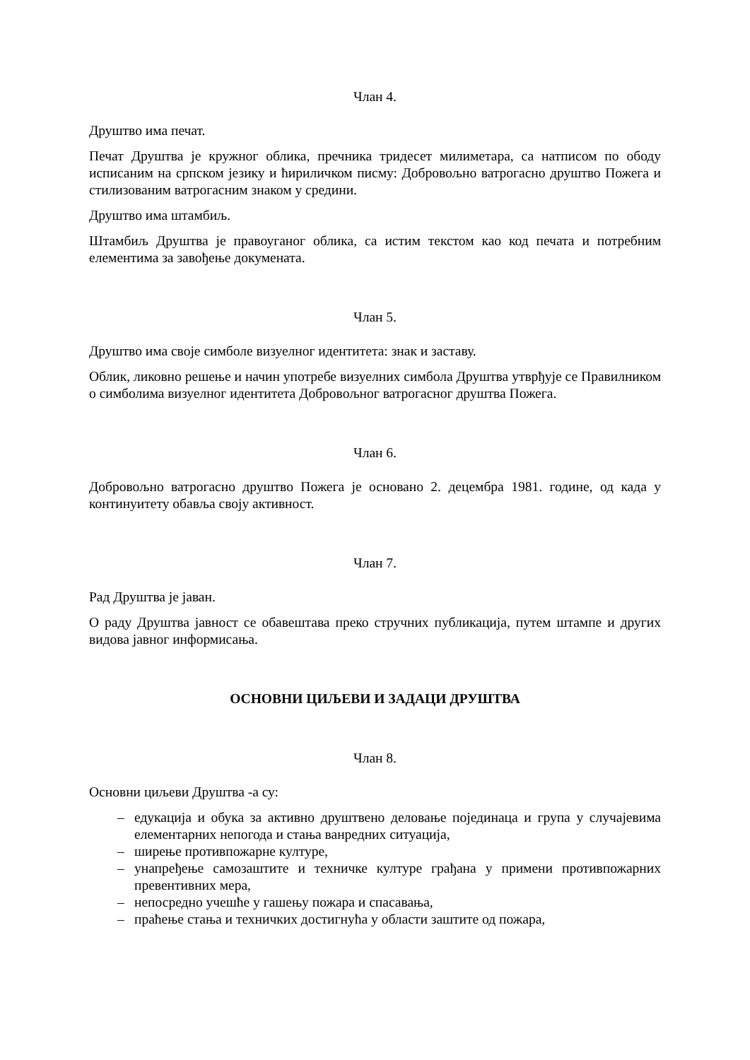Члан 4.
Друштво има печат.
Печат Друштва је кружног облика, пречника тридесет милиметара, са натписом по ободу исписаним на српском језику и ћириличком писму: Добровољно ватрогасно друштво Пожега и стилизованим ватрогасним знаком у средини.
Друштво има штамбиљ.
Штамбиљ Друштва је правоуганог облика, са истим текстом као код печата и потребним елементима за завођење докумената.
Члан 5.
Друштво има своје симболе визуелног идентитета: знак и заставу.
Облик, ликовно решење и начин употребе визуелних симбола Друштва утврђује се Правилником о симболима визуелног идентитета Добровољног ватрогасног друштва Пожега.
Члан 6.
Добровољно ватрогасно друштво Пожега је основано 2. децембра 1981. године, од када у континуитету обавља своју активност.
Члан 7.
Рад Друштва је јаван.
О раду Друштва јавност се обавештава преко стручних публикација, путем штампе и других видова јавног информисања.
ОСНОВНИ ЦИЉЕВИ И ЗАДАЦИ ДРУШТВА
Члан 8.
Основни циљеви Друштва -а су:
– едукација и обука за активно друштвено деловање појединаца и група у случајевима елементарних непогода и стања ванредних ситуација,
– ширење противпожарне културе,
– унапређење самозаштите и техничке културе грађана у примени противпожарних превентивних мера,
– непосредно учешће у гашењу пожара и спасавања,
– праћење стања и техничких достигнућа у области заштите од пожара,